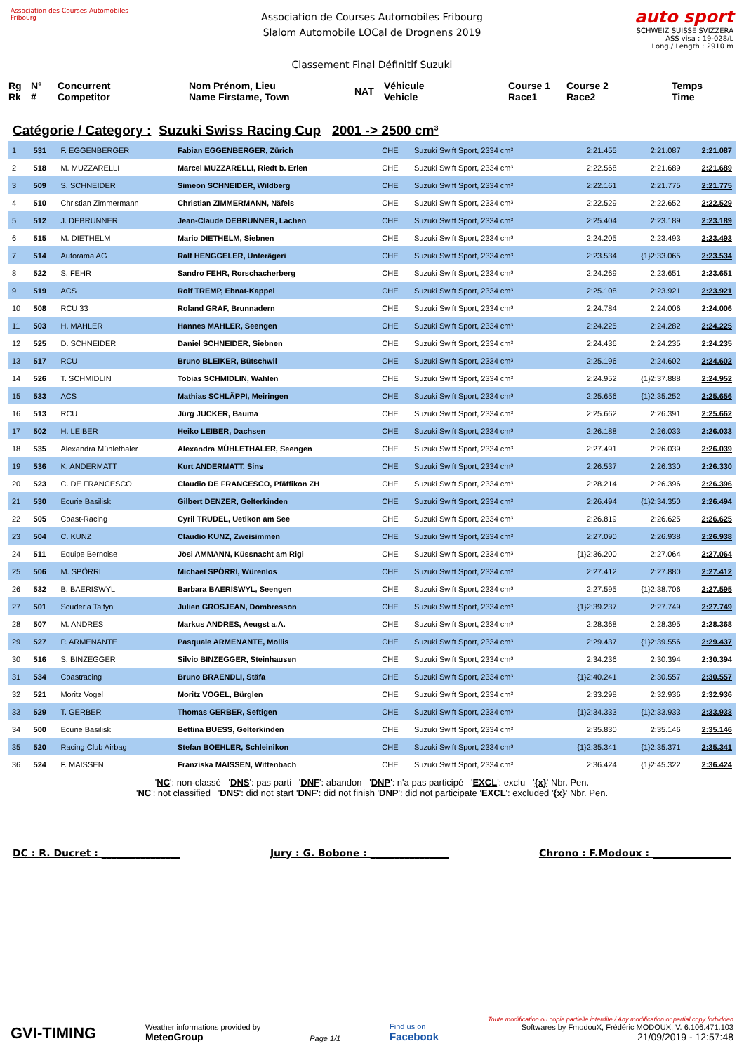Association des Courses Automobiles Fribourg
Association de Courses Automobiles Fribourg
Slalom Automobile LOCal de Drognens 2019
Classement Final Définitif Suzuki
auto sport
SCHWEIZ SUISSE SVIZZERA
ASS visa : 19-028/L
Long./ Length : 2910 m
Rg
Rk
N°
#
Concurrent
Competitor
Nom Prénom, Lieu
Name Firstame, Town
NAT
Véhicule
Vehicle
Course 1
Race1
Course 2
Race2
Temps
Time
Catégorie / Category : Suzuki Swiss Racing Cup 2001 -> 2500 cm³
| 1 | 531 | F. EGGENBERGER | Fabian EGGENBERGER, Zürich | CHE | Suzuki Swift Sport, 2334 cm³ | 2:21.455 | 2:21.087 | 2:21.087 |
| 2 | 518 | M. MUZZARELLI | Marcel MUZZARELLI, Riedt b. Erlen | CHE | Suzuki Swift Sport, 2334 cm³ | 2:22.568 | 2:21.689 | 2:21.689 |
| 3 | 509 | S. SCHNEIDER | Simeon SCHNEIDER, Wildberg | CHE | Suzuki Swift Sport, 2334 cm³ | 2:22.161 | 2:21.775 | 2:21.775 |
| 4 | 510 | Christian Zimmermann | Christian ZIMMERMANN, Näfels | CHE | Suzuki Swift Sport, 2334 cm³ | 2:22.529 | 2:22.652 | 2:22.529 |
| 5 | 512 | J. DEBRUNNER | Jean-Claude DEBRUNNER, Lachen | CHE | Suzuki Swift Sport, 2334 cm³ | 2:25.404 | 2:23.189 | 2:23.189 |
| 6 | 515 | M. DIETHELM | Mario DIETHELM, Siebnen | CHE | Suzuki Swift Sport, 2334 cm³ | 2:24.205 | 2:23.493 | 2:23.493 |
| 7 | 514 | Autorama AG | Ralf HENGGELER, Unterägeri | CHE | Suzuki Swift Sport, 2334 cm³ | 2:23.534 | {1}2:33.065 | 2:23.534 |
| 8 | 522 | S. FEHR | Sandro FEHR, Rorschacherberg | CHE | Suzuki Swift Sport, 2334 cm³ | 2:24.269 | 2:23.651 | 2:23.651 |
| 9 | 519 | ACS | Rolf TREMP, Ebnat-Kappel | CHE | Suzuki Swift Sport, 2334 cm³ | 2:25.108 | 2:23.921 | 2:23.921 |
| 10 | 508 | RCU 33 | Roland GRAF, Brunnadern | CHE | Suzuki Swift Sport, 2334 cm³ | 2:24.784 | 2:24.006 | 2:24.006 |
| 11 | 503 | H. MAHLER | Hannes MAHLER, Seengen | CHE | Suzuki Swift Sport, 2334 cm³ | 2:24.225 | 2:24.282 | 2:24.225 |
| 12 | 525 | D. SCHNEIDER | Daniel SCHNEIDER, Siebnen | CHE | Suzuki Swift Sport, 2334 cm³ | 2:24.436 | 2:24.235 | 2:24.235 |
| 13 | 517 | RCU | Bruno BLEIKER, Bütschwil | CHE | Suzuki Swift Sport, 2334 cm³ | 2:25.196 | 2:24.602 | 2:24.602 |
| 14 | 526 | T. SCHMIDLIN | Tobias SCHMIDLIN, Wahlen | CHE | Suzuki Swift Sport, 2334 cm³ | 2:24.952 | {1}2:37.888 | 2:24.952 |
| 15 | 533 | ACS | Mathias SCHLÄPPI, Meiringen | CHE | Suzuki Swift Sport, 2334 cm³ | 2:25.656 | {1}2:35.252 | 2:25.656 |
| 16 | 513 | RCU | Jürg JUCKER, Bauma | CHE | Suzuki Swift Sport, 2334 cm³ | 2:25.662 | 2:26.391 | 2:25.662 |
| 17 | 502 | H. LEIBER | Heiko LEIBER, Dachsen | CHE | Suzuki Swift Sport, 2334 cm³ | 2:26.188 | 2:26.033 | 2:26.033 |
| 18 | 535 | Alexandra Mühlethaler | Alexandra MÜHLETHALER, Seengen | CHE | Suzuki Swift Sport, 2334 cm³ | 2:27.491 | 2:26.039 | 2:26.039 |
| 19 | 536 | K. ANDERMATT | Kurt ANDERMATT, Sins | CHE | Suzuki Swift Sport, 2334 cm³ | 2:26.537 | 2:26.330 | 2:26.330 |
| 20 | 523 | C. DE FRANCESCO | Claudio DE FRANCESCO, Pfäffikon ZH | CHE | Suzuki Swift Sport, 2334 cm³ | 2:28.214 | 2:26.396 | 2:26.396 |
| 21 | 530 | Ecurie Basilisk | Gilbert DENZER, Gelterkinden | CHE | Suzuki Swift Sport, 2334 cm³ | 2:26.494 | {1}2:34.350 | 2:26.494 |
| 22 | 505 | Coast-Racing | Cyril TRUDEL, Uetikon am See | CHE | Suzuki Swift Sport, 2334 cm³ | 2:26.819 | 2:26.625 | 2:26.625 |
| 23 | 504 | C. KUNZ | Claudio KUNZ, Zweisimmen | CHE | Suzuki Swift Sport, 2334 cm³ | 2:27.090 | 2:26.938 | 2:26.938 |
| 24 | 511 | Equipe Bernoise | Jösi AMMANN, Küssnacht am Rigi | CHE | Suzuki Swift Sport, 2334 cm³ | {1}2:36.200 | 2:27.064 | 2:27.064 |
| 25 | 506 | M. SPÖRRI | Michael SPÖRRI, Würenlos | CHE | Suzuki Swift Sport, 2334 cm³ | 2:27.412 | 2:27.880 | 2:27.412 |
| 26 | 532 | B. BAERISWYL | Barbara BAERISWYL, Seengen | CHE | Suzuki Swift Sport, 2334 cm³ | 2:27.595 | {1}2:38.706 | 2:27.595 |
| 27 | 501 | Scuderia Taifyn | Julien GROSJEAN, Dombresson | CHE | Suzuki Swift Sport, 2334 cm³ | {1}2:39.237 | 2:27.749 | 2:27.749 |
| 28 | 507 | M. ANDRES | Markus ANDRES, Aeugst a.A. | CHE | Suzuki Swift Sport, 2334 cm³ | 2:28.368 | 2:28.395 | 2:28.368 |
| 29 | 527 | P. ARMENANTE | Pasquale ARMENANTE, Mollis | CHE | Suzuki Swift Sport, 2334 cm³ | 2:29.437 | {1}2:39.556 | 2:29.437 |
| 30 | 516 | S. BINZEGGER | Silvio BINZEGGER, Steinhausen | CHE | Suzuki Swift Sport, 2334 cm³ | 2:34.236 | 2:30.394 | 2:30.394 |
| 31 | 534 | Coastracing | Bruno BRAENDLI, Stäfa | CHE | Suzuki Swift Sport, 2334 cm³ | {1}2:40.241 | 2:30.557 | 2:30.557 |
| 32 | 521 | Moritz Vogel | Moritz VOGEL, Bürglen | CHE | Suzuki Swift Sport, 2334 cm³ | 2:33.298 | 2:32.936 | 2:32.936 |
| 33 | 529 | T. GERBER | Thomas GERBER, Seftigen | CHE | Suzuki Swift Sport, 2334 cm³ | {1}2:34.333 | {1}2:33.933 | 2:33.933 |
| 34 | 500 | Ecurie Basilisk | Bettina BUESS, Gelterkinden | CHE | Suzuki Swift Sport, 2334 cm³ | 2:35.830 | 2:35.146 | 2:35.146 |
| 35 | 520 | Racing Club Airbag | Stefan BOEHLER, Schleinikon | CHE | Suzuki Swift Sport, 2334 cm³ | {1}2:35.341 | {1}2:35.371 | 2:35.341 |
| 36 | 524 | F. MAISSEN | Franziska MAISSEN, Wittenbach | CHE | Suzuki Swift Sport, 2334 cm³ | 2:36.424 | {1}2:45.322 | 2:36.424 |
'NC': non-classé 'DNS': pas parti 'DNF': abandon 'DNP': n'a pas participé 'EXCL': exclu '{x}' Nbr. Pen.
'NC': not classified 'DNS': did not start 'DNF': did not finish 'DNP': did not participate 'EXCL': excluded '{x}' Nbr. Pen.
DC : R. Ducret : ________________ Jury : G. Bobone : ________________ Chrono : F.Modoux : ________________
GVI-TIMING
Weather informations provided by
MeteoGroup
Page 1/1
Find us on
Facebook
Toute modification ou copie partielle interdite / Any modification or partial copy forbidden
Softwares by FmodouX, Frédéric MODOUX, V. 6.106.471.103
21/09/2019 - 12:57:48